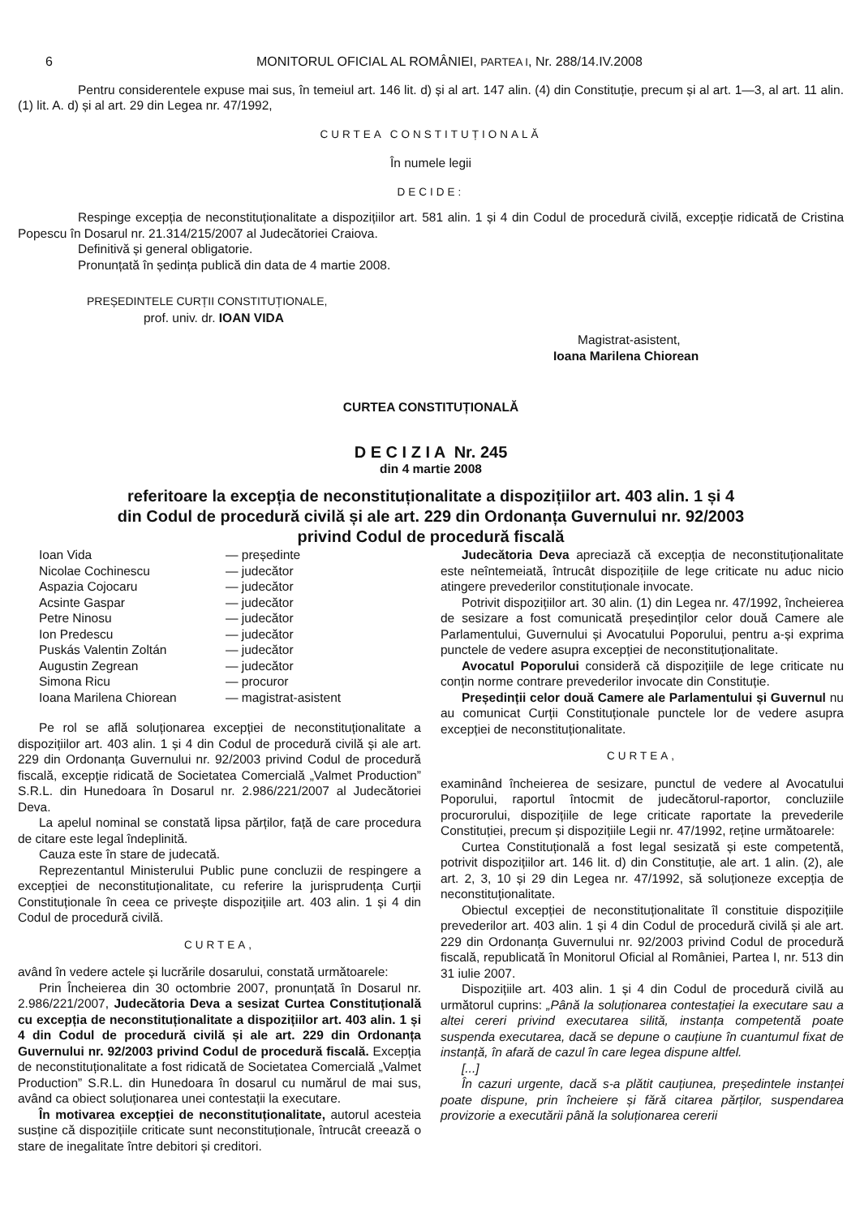6 MONITORUL OFICIAL AL ROMÂNIEI, PARTEA I, Nr. 288/14.IV.2008
Pentru considerentele expuse mai sus, în temeiul art. 146 lit. d) și al art. 147 alin. (4) din Constituție, precum și al art. 1—3, al art. 11 alin. (1) lit. A. d) și al art. 29 din Legea nr. 47/1992,
CURTEA CONSTITUȚIONALĂ
În numele legii
DECIDE:
Respinge excepția de neconstituționalitate a dispozițiilor art. 581 alin. 1 și 4 din Codul de procedură civilă, excepție ridicată de Cristina Popescu în Dosarul nr. 21.314/215/2007 al Judecătoriei Craiova.
Definitivă și general obligatorie.
Pronunțată în ședința publică din data de 4 martie 2008.
PREȘEDINTELE CURȚII CONSTITUȚIONALE,
prof. univ. dr. IOAN VIDA
Magistrat-asistent,
Ioana Marilena Chiorean
CURTEA CONSTITUȚIONALĂ
D E C I Z I A Nr. 245
din 4 martie 2008
referitoare la excepția de neconstituționalitate a dispozițiilor art. 403 alin. 1 și 4
din Codul de procedură civilă și ale art. 229 din Ordonanța Guvernului nr. 92/2003
privind Codul de procedură fiscală
| Ioan Vida | — președinte |
| Nicolae Cochinescu | — judecător |
| Aspazia Cojocaru | — judecător |
| Acsinte Gaspar | — judecător |
| Petre Ninosu | — judecător |
| Ion Predescu | — judecător |
| Puskás Valentin Zoltán | — judecător |
| Augustin Zegrean | — judecător |
| Simona Ricu | — procuror |
| Ioana Marilena Chiorean | — magistrat-asistent |
Pe rol se află soluționarea excepției de neconstituționalitate a dispozițiilor art. 403 alin. 1 și 4 din Codul de procedură civilă și ale art. 229 din Ordonanța Guvernului nr. 92/2003 privind Codul de procedură fiscală, excepție ridicată de Societatea Comercială „Valmet Production” S.R.L. din Hunedoara în Dosarul nr. 2.986/221/2007 al Judecătoriei Deva.
La apelul nominal se constată lipsa părților, față de care procedura de citare este legal îndeplinită.
Cauza este în stare de judecată.
Reprezentantul Ministerului Public pune concluzii de respingere a excepției de neconstituționalitate, cu referire la jurisprudența Curții Constituționale în ceea ce privește dispozițiile art. 403 alin. 1 și 4 din Codul de procedură civilă.
CURTEA,
având în vedere actele și lucrările dosarului, constată următoarele:
Prin Încheierea din 30 octombrie 2007, pronunțată în Dosarul nr. 2.986/221/2007, Judecătoria Deva a sesizat Curtea Constituțională cu excepția de neconstituționalitate a dispozițiilor art. 403 alin. 1 și 4 din Codul de procedură civilă și ale art. 229 din Ordonanța Guvernului nr. 92/2003 privind Codul de procedură fiscală. Excepția de neconstituționalitate a fost ridicată de Societatea Comercială „Valmet Production” S.R.L. din Hunedoara în dosarul cu numărul de mai sus, având ca obiect soluționarea unei contestații la executare.
În motivarea excepției de neconstituționalitate, autorul acesteia susține că dispozițiile criticate sunt neconstituționale, întrucât creează o stare de inegalitate între debitori și creditori.
Judecătoria Deva apreciază că excepția de neconstituționalitate este neîntemeiată, întrucât dispozițiile de lege criticate nu aduc nicio atingere prevederilor constituționale invocate.
Potrivit dispozițiilor art. 30 alin. (1) din Legea nr. 47/1992, încheierea de sesizare a fost comunicată președinților celor două Camere ale Parlamentului, Guvernului și Avocatului Poporului, pentru a-și exprima punctele de vedere asupra excepției de neconstituționalitate.
Avocatul Poporului consideră că dispozițiile de lege criticate nu conțin norme contrare prevederilor invocate din Constituție.
Președinții celor două Camere ale Parlamentului și Guvernul nu au comunicat Curții Constituționale punctele lor de vedere asupra excepției de neconstituționalitate.
CURTEA,
examinând încheierea de sesizare, punctul de vedere al Avocatului Poporului, raportul întocmit de judecătorul-raportor, concluziile procurorului, dispozițiile de lege criticate raportate la prevederile Constituției, precum și dispozițiile Legii nr. 47/1992, reține următoarele:
Curtea Constituțională a fost legal sesizată și este competentă, potrivit dispozițiilor art. 146 lit. d) din Constituție, ale art. 1 alin. (2), ale art. 2, 3, 10 și 29 din Legea nr. 47/1992, să soluționeze excepția de neconstituționalitate.
Obiectul excepției de neconstituționalitate îl constituie dispozițiile prevederilor art. 403 alin. 1 și 4 din Codul de procedură civilă și ale art. 229 din Ordonanța Guvernului nr. 92/2003 privind Codul de procedură fiscală, republicată în Monitorul Oficial al României, Partea I, nr. 513 din 31 iulie 2007.
Dispozițiile art. 403 alin. 1 și 4 din Codul de procedură civilă au următorul cuprins: „Până la soluționarea contestației la executare sau a altei cereri privind executarea silită, instanța competentă poate suspenda executarea, dacă se depune o cauțiune în cuantumul fixat de instanță, în afară de cazul în care legea dispune altfel.
[...]
În cazuri urgente, dacă s-a plătit cauțiunea, președintele instanței poate dispune, prin încheiere și fără citarea părților, suspendarea provizorie a executării până la soluționarea cererii